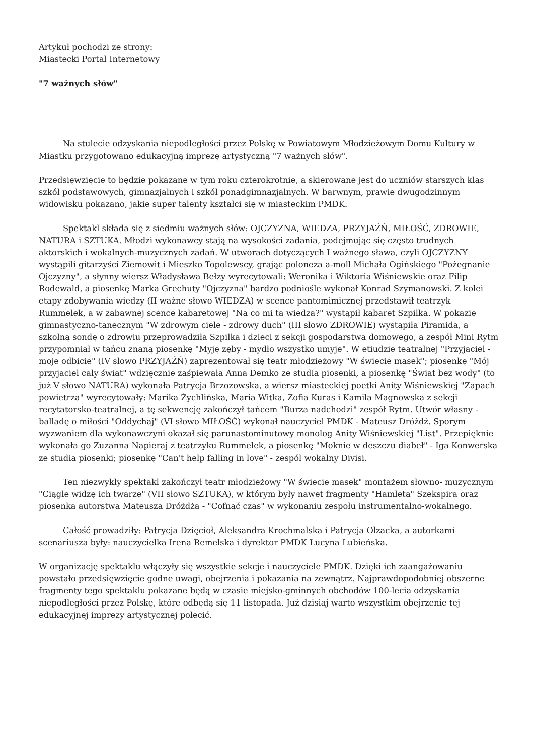Artykuł pochodzi ze strony:
Miastecki Portal Internetowy
"7 ważnych słów"
Na stulecie odzyskania niepodległości przez Polskę w Powiatowym Młodzieżowym Domu Kultury w Miastku przygotowano edukacyjną imprezę artystyczną "7 ważnych słów".
Przedsięwzięcie to będzie pokazane w tym roku czterokrotnie, a skierowane jest do uczniów starszych klas szkół podstawowych, gimnazjalnych i szkół ponadgimnazjalnych. W barwnym, prawie dwugodzinnym widowisku pokazano, jakie super talenty kształci się w miasteckim PMDK.
Spektakl składa się z siedmiu ważnych słów: OJCZYZNA, WIEDZA, PRZYJAŹŃ, MIŁOŚĆ, ZDROWIE, NATURA i SZTUKA. Młodzi wykonawcy stają na wysokości zadania, podejmując się często trudnych aktorskich i wokalnych-muzycznych zadań. W utworach dotyczących I ważnego sława, czyli OJCZYZNY wystąpili gitarzyści Ziemowit i Mieszko Topolewscy, grając poloneza a-moll Michała Ogińskiego "Pożegnanie Ojczyzny", a słynny wiersz Władysława Bełzy wyrecytowali: Weronika i Wiktoria Wiśniewskie oraz Filip Rodewald, a piosenkę Marka Grechuty "Ojczyzna" bardzo podniośle wykonał Konrad Szymanowski. Z kolei etapy zdobywania wiedzy (II ważne słowo WIEDZA) w scence pantomimicznej przedstawił teatrzyk Rummelek, a w zabawnej scence kabaretowej "Na co mi ta wiedza?" wystąpił kabaret Szpilka. W pokazie gimnastyczno-tanecznym "W zdrowym ciele - zdrowy duch" (III słowo ZDROWIE) wystąpiła Piramida, a szkolną sondę o zdrowiu przeprowadziła Szpilka i dzieci z sekcji gospodarstwa domowego, a zespół Mini Rytm przypomniał w tańcu znaną piosenkę "Myję zęby - mydło wszystko umyje". W etiudzie teatralnej "Przyjaciel - moje odbicie" (IV słowo PRZYJAŹŃ) zaprezentował się teatr młodzieżowy "W świecie masek"; piosenkę "Mój przyjaciel cały świat" wdzięcznie zaśpiewała Anna Demko ze studia piosenki, a piosenkę "Świat bez wody" (to już V słowo NATURA) wykonała Patrycja Brzozowska, a wiersz miasteckiej poetki Anity Wiśniewskiej "Zapach powietrza" wyrecytowały: Marika Żychlińska, Maria Witka, Zofia Kuras i Kamila Magnowska z sekcji recytatorsko-teatralnej, a tę sekwencję zakończył tańcem "Burza nadchodzi" zespół Rytm. Utwór własny - balladę o miłości "Oddychaj" (VI słowo MIŁOŚĆ) wykonał nauczyciel PMDK - Mateusz Dróżdż. Sporym wyzwaniem dla wykonawczyni okazał się parunastominutowy monolog Anity Wiśniewskiej "List". Przepięknie wykonała go Zuzanna Napieraj z teatrzyku Rummelek, a piosenkę "Moknie w deszczu diabeł" - Iga Konwerska ze studia piosenki; piosenkę "Can't help falling in love" - zespól wokalny Divisi.
Ten niezwykły spektakl zakończył teatr młodzieżowy "W świecie masek" montażem słowno- muzycznym "Ciągle widzę ich twarze" (VII słowo SZTUKA), w którym były nawet fragmenty "Hamleta" Szekspira oraz piosenka autorstwa Mateusza Dróżdża - "Cofnąć czas" w wykonaniu zespołu instrumentalno-wokalnego.
Całość prowadziły: Patrycja Dzięcioł, Aleksandra Krochmalska i Patrycja Olzacka, a autorkami scenariusza były: nauczycielka Irena Remelska i dyrektor PMDK Lucyna Lubieńska.
W organizację spektaklu włączyły się wszystkie sekcje i nauczyciele PMDK. Dzięki ich zaangażowaniu powstało przedsięwzięcie godne uwagi, obejrzenia i pokazania na zewnątrz. Najprawdopodobniej obszerne fragmenty tego spektaklu pokazane będą w czasie miejsko-gminnych obchodów 100-lecia odzyskania niepodległości przez Polskę, które odbędą się 11 listopada. Już dzisiaj warto wszystkim obejrzenie tej edukacyjnej imprezy artystycznej polecić.